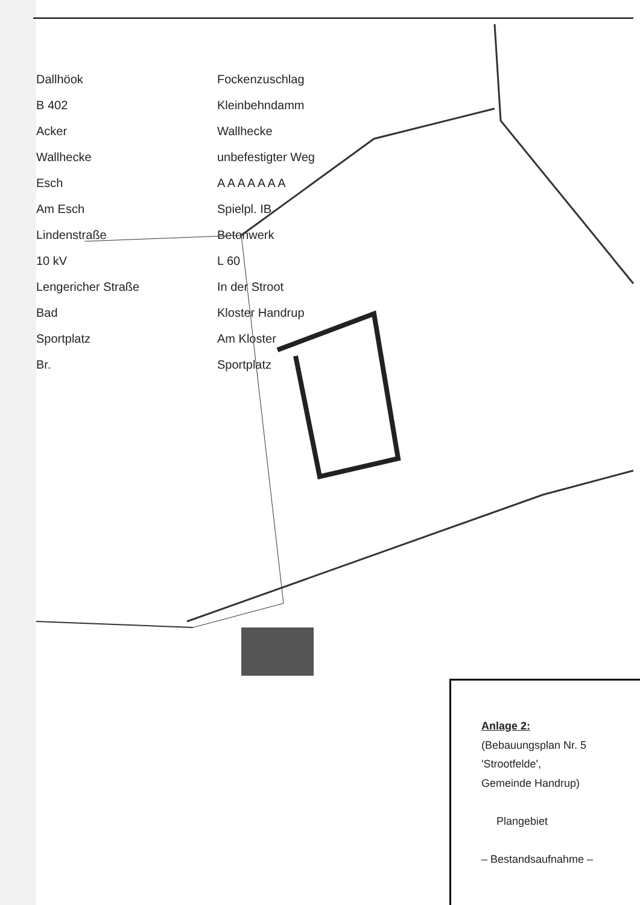Dallhöok
Fockenzuschlag
B 402
Kleinbehndamm
Acker
Wallhecke
Wallhecke
unbefestigter Weg
Esch
A A A A A A A
Am Esch
Spielpl. IB
Lindenstraße
Betonwerk
10 kV
L 60
Lengericher Straße
In der Stroot
Bad
Kloster Handrup
Sportplatz
Am Kloster
Br.
Sportplatz
Anlage 2:
(Bebauungsplan Nr. 5
'Strootfelde',
Gemeinde Handrup)
Plangebiet
– Bestandsaufnahme –